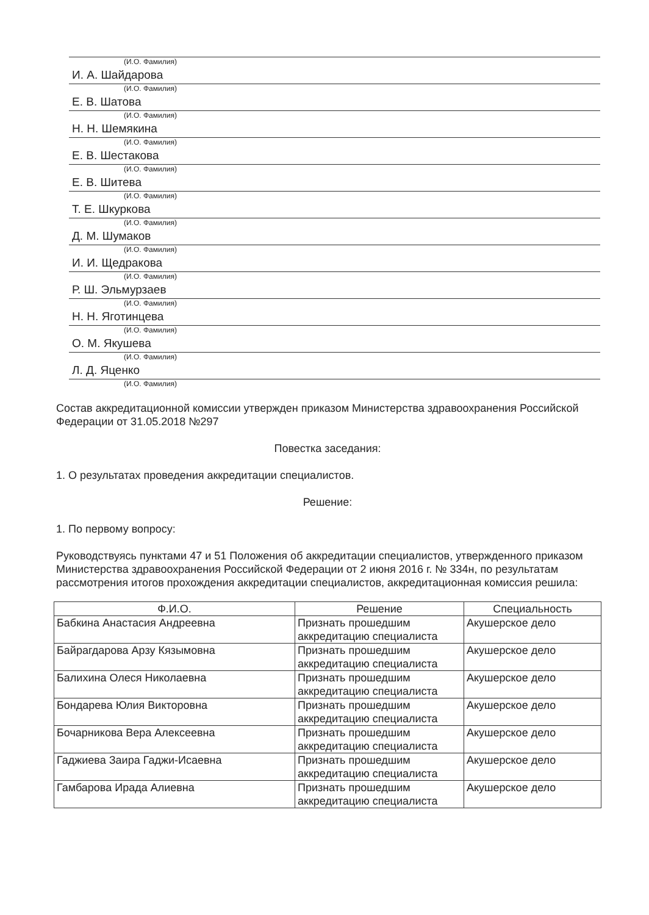(И.О. Фамилия)
И. А. Шайдарова
(И.О. Фамилия)
Е. В. Шатова
(И.О. Фамилия)
Н. Н. Шемякина
(И.О. Фамилия)
Е. В. Шестакова
(И.О. Фамилия)
Е. В. Шитева
(И.О. Фамилия)
Т. Е. Шкуркова
(И.О. Фамилия)
Д. М. Шумаков
(И.О. Фамилия)
И. И. Щедракова
(И.О. Фамилия)
Р. Ш. Эльмурзаев
(И.О. Фамилия)
Н. Н. Яготинцева
(И.О. Фамилия)
О. М. Якушева
(И.О. Фамилия)
Л. Д. Яценко
(И.О. Фамилия)
Состав аккредитационной комиссии утвержден приказом Министерства здравоохранения Российской Федерации от 31.05.2018 №297
Повестка заседания:
1. О результатах проведения аккредитации специалистов.
Решение:
1. По первому вопросу:
Руководствуясь пунктами 47 и 51 Положения об аккредитации специалистов, утвержденного приказом Министерства здравоохранения Российской Федерации от 2 июня 2016 г. № 334н, по результатам рассмотрения итогов прохождения аккредитации специалистов, аккредитационная комиссия решила:
| Ф.И.О. | Решение | Специальность |
| --- | --- | --- |
| Бабкина Анастасия Андреевна | Признать прошедшим аккредитацию специалиста | Акушерское дело |
| Байрагдарова Арзу Кязымовна | Признать прошедшим аккредитацию специалиста | Акушерское дело |
| Балихина Олеся Николаевна | Признать прошедшим аккредитацию специалиста | Акушерское дело |
| Бондарева Юлия Викторовна | Признать прошедшим аккредитацию специалиста | Акушерское дело |
| Бочарникова Вера Алексеевна | Признать прошедшим аккредитацию специалиста | Акушерское дело |
| Гаджиева Заира Гаджи-Исаевна | Признать прошедшим аккредитацию специалиста | Акушерское дело |
| Гамбарова Ирада Алиевна | Признать прошедшим аккредитацию специалиста | Акушерское дело |